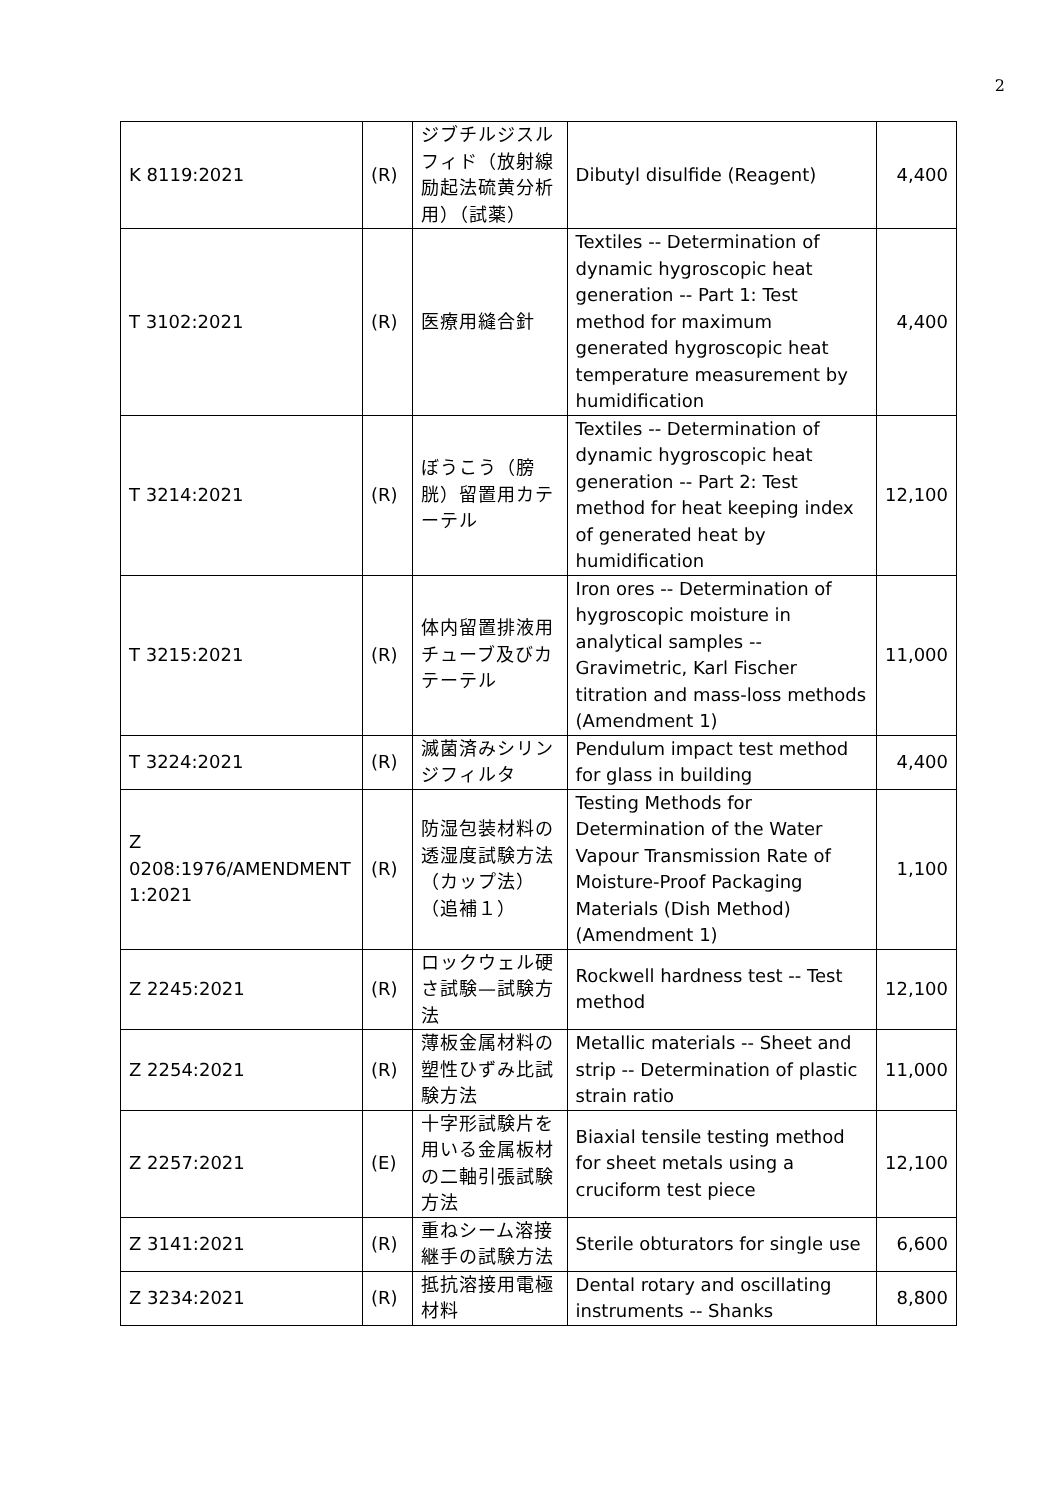2
| K 8119:2021 | (R) | ジブチルジスルフィド（放射線励起法硫黄分析用）（試薬） | Dibutyl disulfide (Reagent) | 4,400 |
| T 3102:2021 | (R) | 医療用縫合針 | Textiles -- Determination of dynamic hygroscopic heat generation -- Part 1: Test method for maximum generated hygroscopic heat temperature measurement by humidification | 4,400 |
| T 3214:2021 | (R) | ぼうこう（膀胱）留置用カテーテル | Textiles -- Determination of dynamic hygroscopic heat generation -- Part 2: Test method for heat keeping index of generated heat by humidification | 12,100 |
| T 3215:2021 | (R) | 体内留置排液用チューブ及びカテーテル | Iron ores -- Determination of hygroscopic moisture in analytical samples -- Gravimetric, Karl Fischer titration and mass-loss methods (Amendment 1) | 11,000 |
| T 3224:2021 | (R) | 滅菌済みシリンジフィルタ | Pendulum impact test method for glass in building | 4,400 |
| Z 0208:1976/AMENDMENT 1:2021 | (R) | 防湿包装材料の透湿度試験方法（カップ法）（追補１） | Testing Methods for Determination of the Water Vapour Transmission Rate of Moisture-Proof Packaging Materials (Dish Method) (Amendment 1) | 1,100 |
| Z 2245:2021 | (R) | ロックウェル硬さ試験—試験方法 | Rockwell hardness test -- Test method | 12,100 |
| Z 2254:2021 | (R) | 薄板金属材料の塑性ひずみ比試験方法 | Metallic materials -- Sheet and strip -- Determination of plastic strain ratio | 11,000 |
| Z 2257:2021 | (E) | 十字形試験片を用いる金属板材の二軸引張試験方法 | Biaxial tensile testing method for sheet metals using a cruciform test piece | 12,100 |
| Z 3141:2021 | (R) | 重ねシーム溶接継手の試験方法 | Sterile obturators for single use | 6,600 |
| Z 3234:2021 | (R) | 抵抗溶接用電極材料 | Dental rotary and oscillating instruments -- Shanks | 8,800 |